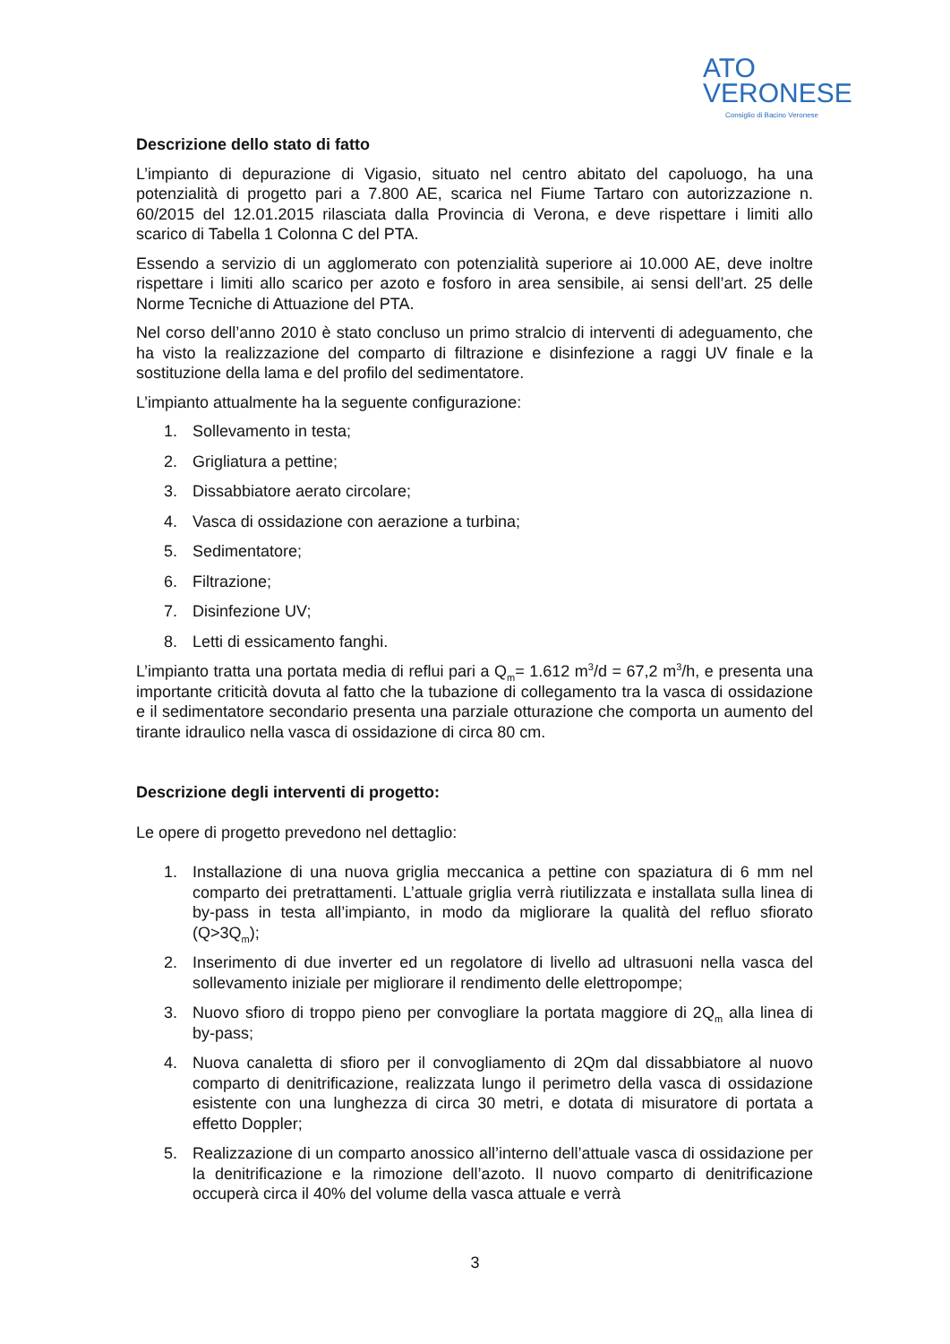ATO
VERONESE
Consiglio di Bacino Veronese
Descrizione dello stato di fatto
L’impianto di depurazione di Vigasio, situato nel centro abitato del capoluogo, ha una potenzialità di progetto pari a 7.800 AE, scarica nel Fiume Tartaro con autorizzazione n. 60/2015 del 12.01.2015 rilasciata dalla Provincia di Verona, e deve rispettare i limiti allo scarico di Tabella 1 Colonna C del PTA.
Essendo a servizio di un agglomerato con potenzialità superiore ai 10.000 AE, deve inoltre rispettare i limiti allo scarico per azoto e fosforo in area sensibile, ai sensi dell’art. 25 delle Norme Tecniche di Attuazione del PTA.
Nel corso dell’anno 2010 è stato concluso un primo stralcio di interventi di adeguamento, che ha visto la realizzazione del comparto di filtrazione e disinfezione a raggi UV finale e la sostituzione della lama e del profilo del sedimentatore.
L’impianto attualmente ha la seguente configurazione:
1. Sollevamento in testa;
2. Grigliatura a pettine;
3. Dissabbiatore aerato circolare;
4. Vasca di ossidazione con aerazione a turbina;
5. Sedimentatore;
6. Filtrazione;
7. Disinfezione UV;
8. Letti di essicamento fanghi.
L’impianto tratta una portata media di reflui pari a Q<sub>m</sub>= 1.612 m<sup>3</sup>/d = 67,2 m<sup>3</sup>/h, e presenta una importante criticità dovuta al fatto che la tubazione di collegamento tra la vasca di ossidazione e il sedimentatore secondario presenta una parziale otturazione che comporta un aumento del tirante idraulico nella vasca di ossidazione di circa 80 cm.
Descrizione degli interventi di progetto:
Le opere di progetto prevedono nel dettaglio:
1. Installazione di una nuova griglia meccanica a pettine con spaziatura di 6 mm nel comparto dei pretrattamenti. L’attuale griglia verrà riutilizzata e installata sulla linea di by-pass in testa all’impianto, in modo da migliorare la qualità del refluo sfiorato (Q>3Q<sub>m</sub>);
2. Inserimento di due inverter ed un regolatore di livello ad ultrasuoni nella vasca del sollevamento iniziale per migliorare il rendimento delle elettropompe;
3. Nuovo sfioro di troppo pieno per convogliare la portata maggiore di 2Q<sub>m</sub> alla linea di by-pass;
4. Nuova canaletta di sfioro per il convogliamento di 2Qm dal dissabbiatore al nuovo comparto di denitrificazione, realizzata lungo il perimetro della vasca di ossidazione esistente con una lunghezza di circa 30 metri, e dotata di misuratore di portata a effetto Doppler;
5. Realizzazione di un comparto anossico all’interno dell’attuale vasca di ossidazione per la denitrificazione e la rimozione dell’azoto. Il nuovo comparto di denitrificazione occuperà circa il 40% del volume della vasca attuale e verrà
3